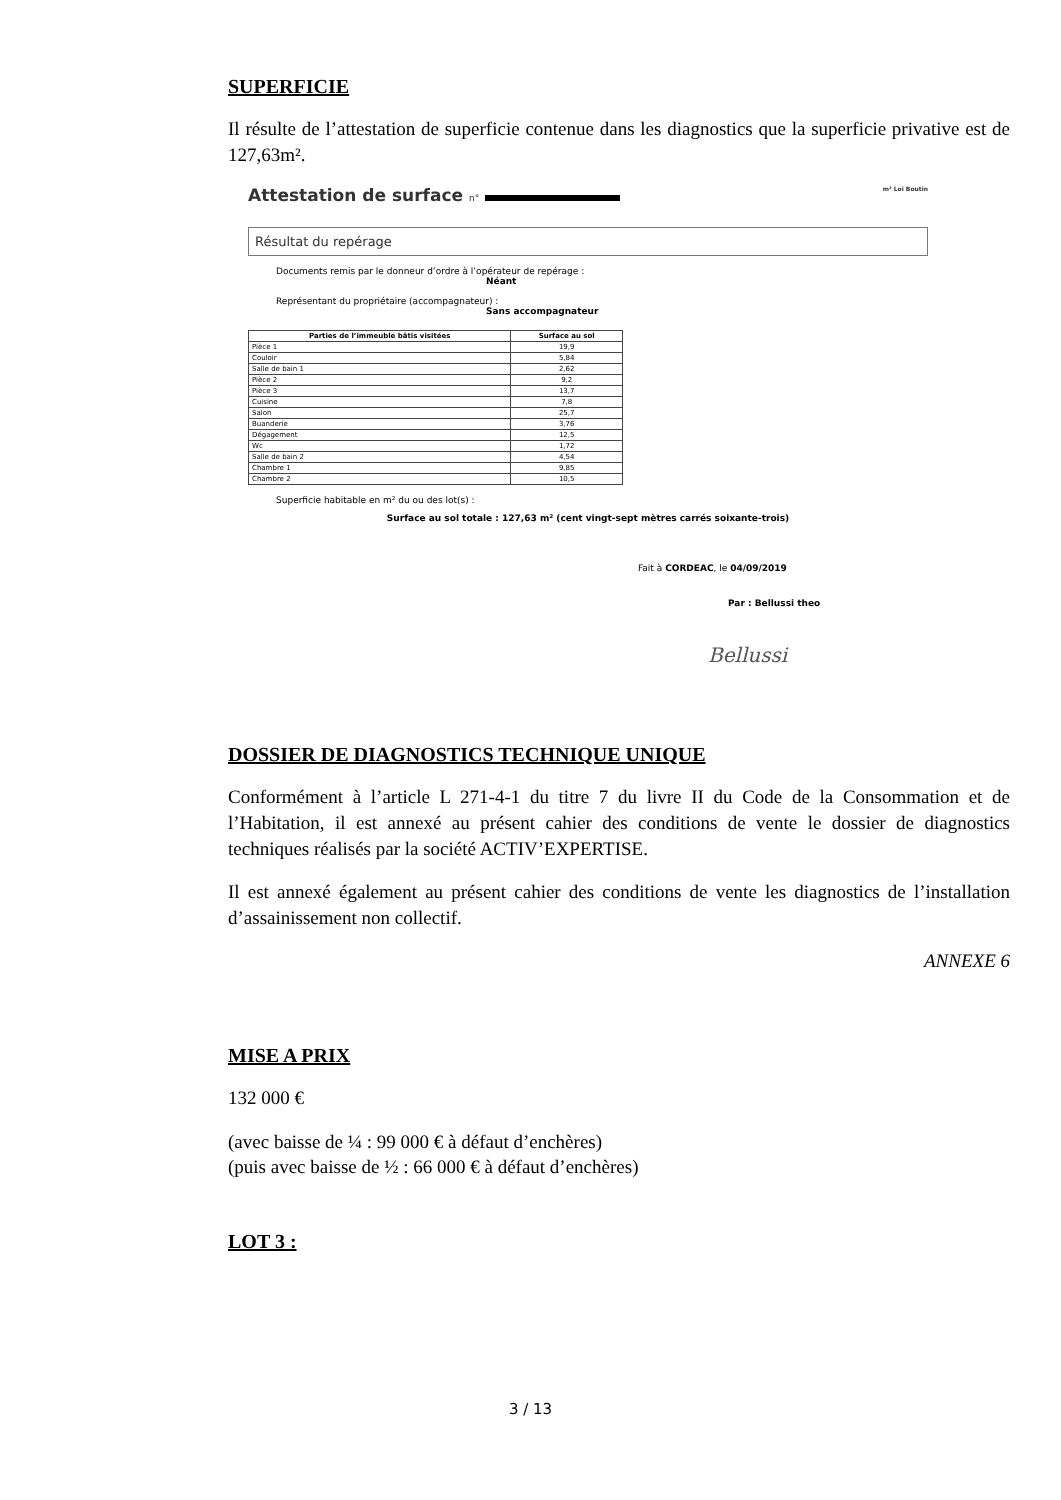SUPERFICIE
Il résulte de l’attestation de superficie contenue dans les diagnostics que la superficie privative est de 127,63m².
Attestation de surface n° m² Loi Boutin
Résultat du repérage
Documents remis par le donneur d’ordre à l’opérateur de repérage :
Néant
Représentant du propriétaire (accompagnateur) :
Sans accompagnateur
| Parties de l’immeuble bâtis visitées | Surface au sol |
| --- | --- |
| Pièce 1 | 19,9 |
| Couloir | 5,84 |
| Salle de bain 1 | 2,62 |
| Pièce 2 | 9,2 |
| Pièce 3 | 13,7 |
| Cuisine | 7,8 |
| Salon | 25,7 |
| Buanderie | 3,76 |
| Dégagement | 12,5 |
| Wc | 1,72 |
| Salle de bain 2 | 4,54 |
| Chambre 1 | 9,85 |
| Chambre 2 | 10,5 |
Superficie habitable en m² du ou des lot(s) :
Surface au sol totale : 127,63 m² (cent vingt-sept mètres carrés soixante-trois)
Fait à CORDEAC, le 04/09/2019
Par : Bellussi theo
Bellussi
DOSSIER DE DIAGNOSTICS TECHNIQUE UNIQUE
Conformément à l’article L 271-4-1 du titre 7 du livre II du Code de la Consommation et de l’Habitation, il est annexé au présent cahier des conditions de vente le dossier de diagnostics techniques réalisés par la société ACTIV’EXPERTISE.
Il est annexé également au présent cahier des conditions de vente les diagnostics de l’installation d’assainissement non collectif.
ANNEXE 6
MISE A PRIX
132 000 €
(avec baisse de ¼ : 99 000 € à défaut d’enchères)
(puis avec baisse de ½ : 66 000 € à défaut d’enchères)
LOT 3 :
3 / 13